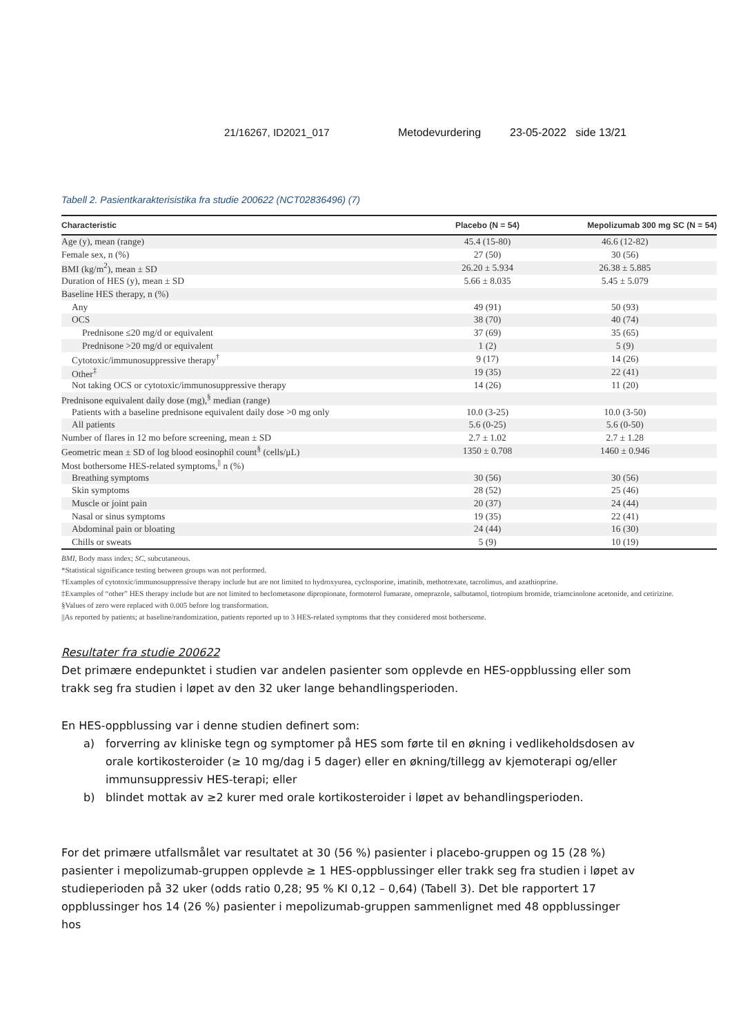21/16267, ID2021_017 Metodevurdering 23-05-2022 side 13/21
Tabell 2. Pasientkarakterisistika fra studie 200622 (NCT02836496) (7)
| Characteristic | Placebo (N = 54) | Mepolizumab 300 mg SC (N = 54) |
| --- | --- | --- |
| Age (y), mean (range) | 45.4 (15-80) | 46.6 (12-82) |
| Female sex, n (%) | 27 (50) | 30 (56) |
| BMI (kg/m<sup>2</sup>), mean ± SD | 26.20 ± 5.934 | 26.38 ± 5.885 |
| Duration of HES (y), mean ± SD | 5.66 ± 8.035 | 5.45 ± 5.079 |
| Baseline HES therapy, n (%) | | |
| Any | 49 (91) | 50 (93) |
| OCS | 38 (70) | 40 (74) |
| Prednisone ≤20 mg/d or equivalent | 37 (69) | 35 (65) |
| Prednisone >20 mg/d or equivalent | 1 (2) | 5 (9) |
| Cytotoxic/immunosuppressive therapy<sup>†</sup> | 9 (17) | 14 (26) |
| Other<sup>‡</sup> | 19 (35) | 22 (41) |
| Not taking OCS or cytotoxic/immunosuppressive therapy | 14 (26) | 11 (20) |
| Prednisone equivalent daily dose (mg),<sup>§</sup> median (range) | | |
| Patients with a baseline prednisone equivalent daily dose >0 mg only | 10.0 (3-25) | 10.0 (3-50) |
| All patients | 5.6 (0-25) | 5.6 (0-50) |
| Number of flares in 12 mo before screening, mean ± SD | 2.7 ± 1.02 | 2.7 ± 1.28 |
| Geometric mean ± SD of log blood eosinophil count<sup>§</sup> (cells/μL) | 1350 ± 0.708 | 1460 ± 0.946 |
| Most bothersome HES-related symptoms,<sup>//</sup> n (%) | | |
| Breathing symptoms | 30 (56) | 30 (56) |
| Skin symptoms | 28 (52) | 25 (46) |
| Muscle or joint pain | 20 (37) | 24 (44) |
| Nasal or sinus symptoms | 19 (35) | 22 (41) |
| Abdominal pain or bloating | 24 (44) | 16 (30) |
| Chills or sweats | 5 (9) | 10 (19) |
BMI, Body mass index; SC, subcutaneous.
*Statistical significance testing between groups was not performed.
†Examples of cytotoxic/immunosuppressive therapy include but are not limited to hydroxyurea, cyclosporine, imatinib, methotrexate, tacrolimus, and azathioprine.
‡Examples of “other” HES therapy include but are not limited to beclometasone dipropionate, formoterol fumarate, omeprazole, salbutamol, tiotropium bromide, triamcinolone acetonide, and cetirizine.
§Values of zero were replaced with 0.005 before log transformation.
||As reported by patients; at baseline/randomization, patients reported up to 3 HES-related symptoms that they considered most bothersome.
Resultater fra studie 200622
Det primære endepunktet i studien var andelen pasienter som opplevde en HES-oppblussing eller som trakk seg fra studien i løpet av den 32 uker lange behandlingsperioden.
En HES-oppblussing var i denne studien definert som:
a) forverring av kliniske tegn og symptomer på HES som førte til en økning i vedlikeholdsdosen av orale kortikosteroider (≥ 10 mg/dag i 5 dager) eller en økning/tillegg av kjemoterapi og/eller immunsuppressiv HES-terapi; eller
b) blindet mottak av ≥2 kurer med orale kortikosteroider i løpet av behandlingsperioden.
For det primære utfallsmålet var resultatet at 30 (56 %) pasienter i placebo-gruppen og 15 (28 %) pasienter i mepolizumab-gruppen opplevde ≥ 1 HES-oppblussinger eller trakk seg fra studien i løpet av studieperioden på 32 uker (odds ratio 0,28; 95 % KI 0,12 – 0,64) (Tabell 3). Det ble rapportert 17 oppblussinger hos 14 (26 %) pasienter i mepolizumab-gruppen sammenlignet med 48 oppblussinger hos